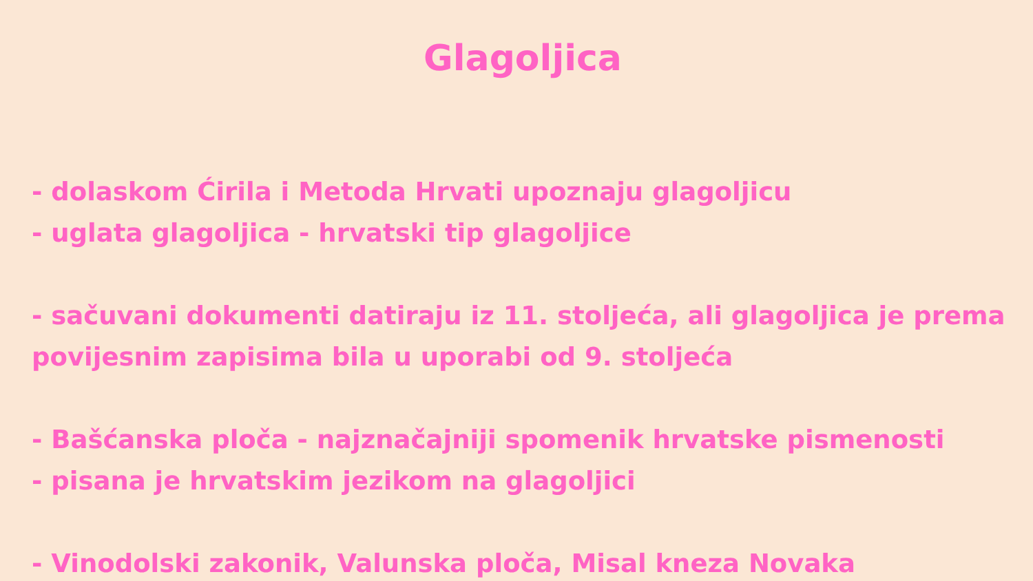Glagoljica
- dolaskom Ćirila i Metoda Hrvati upoznaju glagoljicu
- uglata glagoljica - hrvatski tip glagoljice
- sačuvani dokumenti datiraju iz 11. stoljeća, ali glagoljica je prema povijesnim zapisima bila u uporabi od 9. stoljeća
- Bašćanska ploča - najznačajniji spomenik hrvatske pismenosti
- pisana je hrvatskim jezikom na glagoljici
- Vinodolski zakonik, Valunska ploča, Misal kneza Novaka